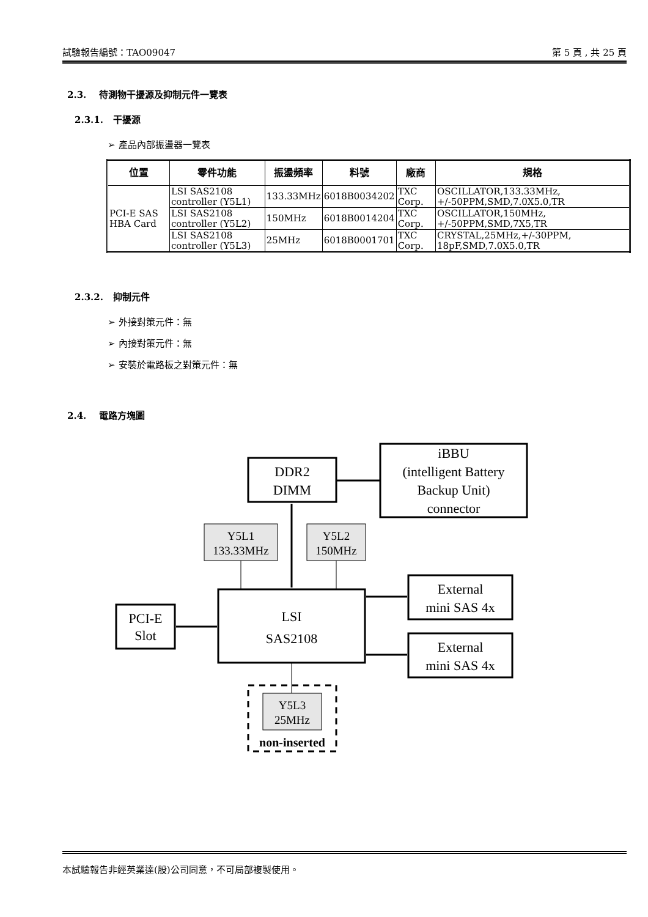試驗報告編號：TAO09047 第 5 頁 , 共 25 頁
2.3. 待測物干擾源及抑制元件一覽表
2.3.1. 干擾源
➢ 產品內部振盪器一覽表
| 位置 | 零件功能 | 振盪頻率 | 料號 | 廠商 | 規格 |
| --- | --- | --- | --- | --- | --- |
| PCI-E SAS HBA Card | LSI SAS2108 controller (Y5L1) | 133.33MHz | 6018B0034202 | TXC Corp. | OSCILLATOR,133.33MHz, +/-50PPM,SMD,7.0X5.0,TR |
| | LSI SAS2108 controller (Y5L2) | 150MHz | 6018B0014204 | TXC Corp. | OSCILLATOR,150MHz, +/-50PPM,SMD,7X5,TR |
| | LSI SAS2108 controller (Y5L3) | 25MHz | 6018B0001701 | TXC Corp. | CRYSTAL,25MHz,+/-30PPM, 18pF,SMD,7.0X5.0,TR |
2.3.2. 抑制元件
➢ 外接對策元件：無
➢ 內接對策元件：無
➢ 安裝於電路板之對策元件：無
2.4. 電路方塊圖
DDR2
DIMM
iBBU
(intelligent Battery
Backup Unit)
connector
LSI
SAS2108
PCI-E
Slot
External
mini SAS 4x
External
mini SAS 4x
Y5L1
133.33MHz
Y5L2
150MHz
Y5L3
25MHz
non-inserted
本試驗報告非經英業達(股)公司同意，不可局部複製使用。